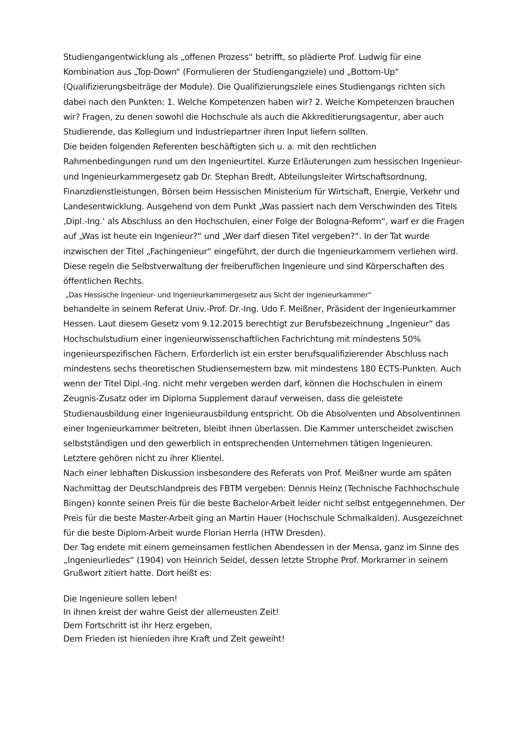Studiengangentwicklung als „offenen Prozess“ betrifft, so plädierte Prof. Ludwig für eine Kombination aus „Top-Down“ (Formulieren der Studiengangziele) und „Bottom-Up“ (Qualifizierungsbeiträge der Module). Die Qualifizierungsziele eines Studiengangs richten sich dabei nach den Punkten: 1. Welche Kompetenzen haben wir? 2. Welche Kompetenzen brauchen wir? Fragen, zu denen sowohl die Hochschule als auch die Akkreditierungsagentur, aber auch Studierende, das Kollegium und Industriepartner ihren Input liefern sollten.
Die beiden folgenden Referenten beschäftigten sich u. a. mit den rechtlichen Rahmenbedingungen rund um den Ingenieurtitel. Kurze Erläuterungen zum hessischen Ingenieur- und Ingenieurkammergesetz gab Dr. Stephan Bredt, Abteilungsleiter Wirtschaftsordnung, Finanzdienstleistungen, Börsen beim Hessischen Ministerium für Wirtschaft, Energie, Verkehr und Landesentwicklung. Ausgehend von dem Punkt „Was passiert nach dem Verschwinden des Titels ‚Dipl.-Ing.‘ als Abschluss an den Hochschulen, einer Folge der Bologna-Reform“, warf er die Fragen auf „Was ist heute ein Ingenieur?“ und „Wer darf diesen Titel vergeben?“. In der Tat wurde inzwischen der Titel „Fachingenieur“ eingeführt, der durch die Ingenieurkammern verliehen wird. Diese regeln die Selbstverwaltung der freiberuflichen Ingenieure und sind Körperschaften des öffentlichen Rechts.
„Das Hessische Ingenieur- und Ingenieurkammergesetz aus Sicht der Ingenieurkammer“
behandelte in seinem Referat Univ.-Prof. Dr.-Ing. Udo F. Meißner, Präsident der Ingenieurkammer Hessen. Laut diesem Gesetz vom 9.12.2015 berechtigt zur Berufsbezeichnung „Ingenieur“ das Hochschulstudium einer ingenieurwissenschaftlichen Fachrichtung mit mindestens 50% ingenieurspezifischen Fächern. Erforderlich ist ein erster berufsqualifizierender Abschluss nach mindestens sechs theoretischen Studiensemestern bzw. mit mindestens 180 ECTS-Punkten. Auch wenn der Titel Dipl.-Ing. nicht mehr vergeben werden darf, können die Hochschulen in einem Zeugnis-Zusatz oder im Diploma Supplement darauf verweisen, dass die geleistete Studienausbildung einer Ingenieurausbildung entspricht. Ob die Absolventen und Absolventinnen einer Ingenieurkammer beitreten, bleibt ihnen überlassen. Die Kammer unterscheidet zwischen selbstständigen und den gewerblich in entsprechenden Unternehmen tätigen Ingenieuren. Letztere gehören nicht zu ihrer Klientel.
Nach einer lebhaften Diskussion insbesondere des Referats von Prof. Meißner wurde am späten Nachmittag der Deutschlandpreis des FBTM vergeben: Dennis Heinz (Technische Fachhochschule Bingen) konnte seinen Preis für die beste Bachelor-Arbeit leider nicht selbst entgegennehmen. Der Preis für die beste Master-Arbeit ging an Martin Hauer (Hochschule Schmalkalden). Ausgezeichnet für die beste Diplom-Arbeit wurde Florian Herrla (HTW Dresden).
Der Tag endete mit einem gemeinsamen festlichen Abendessen in der Mensa, ganz im Sinne des „Ingenieurliedes“ (1904) von Heinrich Seidel, dessen letzte Strophe Prof. Morkramer in seinem Grußwort zitiert hatte. Dort heißt es:
Die Ingenieure sollen leben!
In ihnen kreist der wahre Geist der allerneusten Zeit!
Dem Fortschritt ist ihr Herz ergeben,
Dem Frieden ist hienieden ihre Kraft und Zeit geweiht!